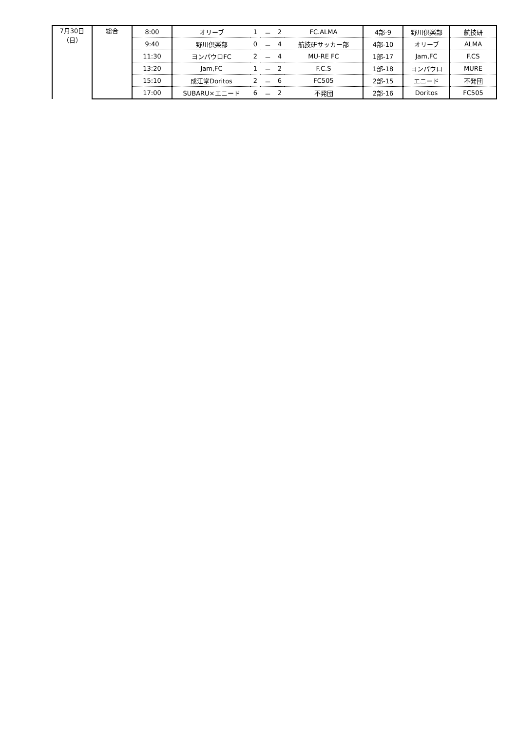| 7月30日 （日） | 総合 | 8:00 | オリーブ | 1 | － | 2 | FC.ALMA | 4部-9 | 野川倶楽部 | 航技研 |
| | | 9:40 | 野川倶楽部 | 0 | － | 4 | 航技研サッカー部 | 4部-10 | オリーブ | ALMA |
| | | 11:30 | ヨンパウロFC | 2 | － | 4 | MU-RE FC | 1部-17 | Jam,FC | F.CS |
| | | 13:20 | Jam,FC | 1 | － | 2 | F.C.S | 1部-18 | ヨンパウロ | MURE |
| | | 15:10 | 成江堂Doritos | 2 | － | 6 | FC505 | 2部-15 | エニード | 不発団 |
| | | 17:00 | SUBARU×エニード | 6 | － | 2 | 不発団 | 2部-16 | Doritos | FC505 |